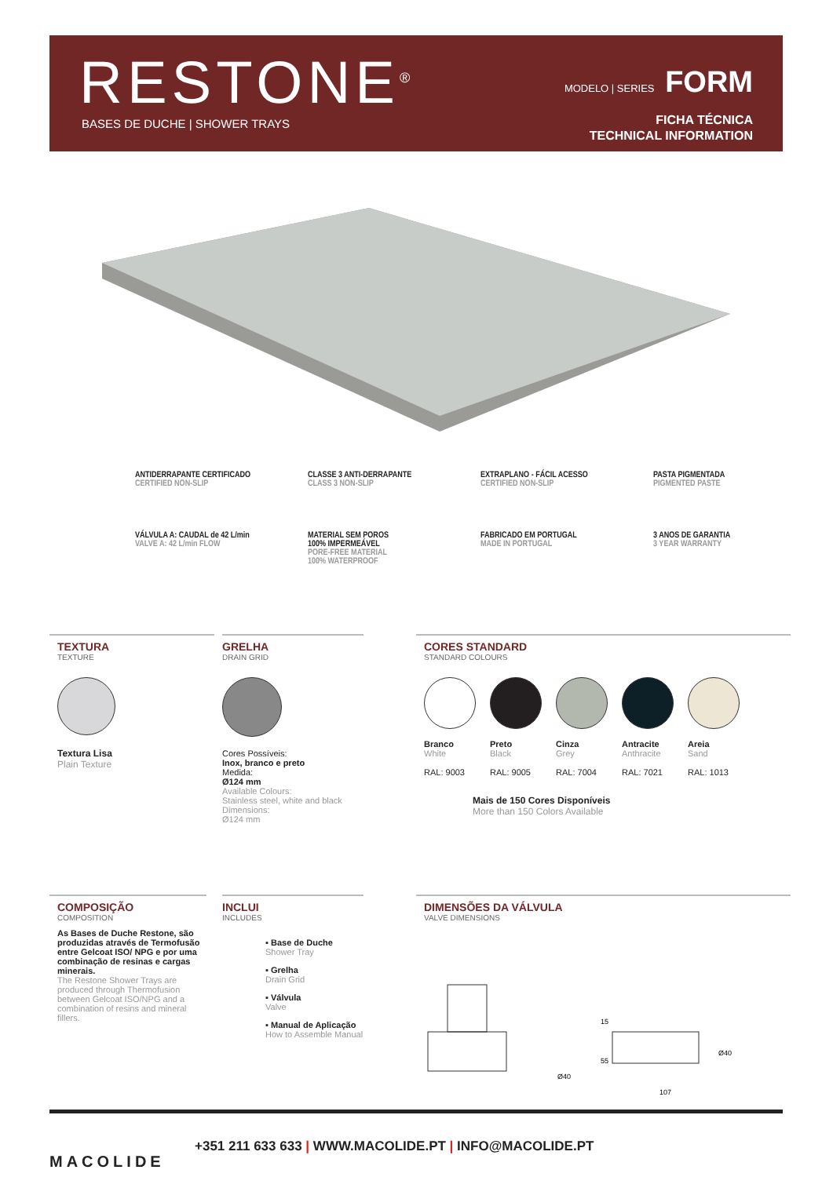RESTONE<sup>®</sup> BASES DE DUCHE | SHOWER TRAYS
MODELO | SERIES FORM
FICHA TÉCNICA
TECHNICAL INFORMATION
ANTIDERRAPANTE CERTIFICADO
CERTIFIED NON-SLIP
CLASSE 3 ANTI-DERRAPANTE
CLASS 3 NON-SLIP
EXTRAPLANO - FÁCIL ACESSO
CERTIFIED NON-SLIP
PASTA PIGMENTADA
PIGMENTED PASTE
VÁLVULA A: CAUDAL de 42 L/min
VALVE A: 42 L/min FLOW
MATERIAL SEM POROS
100% IMPERMEÁVEL
PORE-FREE MATERIAL
100% WATERPROOF
FABRICADO EM PORTUGAL
MADE IN PORTUGAL
3 ANOS DE GARANTIA
3 YEAR WARRANTY
TEXTURA
TEXTURE
Textura Lisa
Plain Texture
GRELHA
DRAIN GRID
Cores Possíveis:
Inox, branco e preto
Medida:
Ø124 mm
Available Colours:
Stainless steel, white and black
Dimensions:
Ø124 mm
CORES STANDARD
STANDARD COLOURS
Branco
White
RAL: 9003
Preto
Black
RAL: 9005
Cinza
Grey
RAL: 7004
Antracite
Anthracite
RAL: 7021
Areia
Sand
RAL: 1013
Mais de 150 Cores Disponíveis
More than 150 Colors Available
COMPOSIÇÃO
COMPOSITION
As Bases de Duche Restone, são produzidas através de Termofusão entre Gelcoat ISO/ NPG e por uma combinação de resinas e cargas minerais.
The Restone Shower Trays are produced through Thermofusion between Gelcoat ISO/NPG and a combination of resins and mineral fillers.
INCLUI
INCLUDES
▪ Base de Duche
Shower Tray
▪ Grelha
Drain Grid
▪ Válvula
Valve
▪ Manual de Aplicação
How to Assemble Manual
DIMENSÕES DA VÁLVULA
VALVE DIMENSIONS
Ø40
55
15
Ø40
107
MACOLIDE
+351 211 633 633 | WWW.MACOLIDE.PT | INFO@MACOLIDE.PT